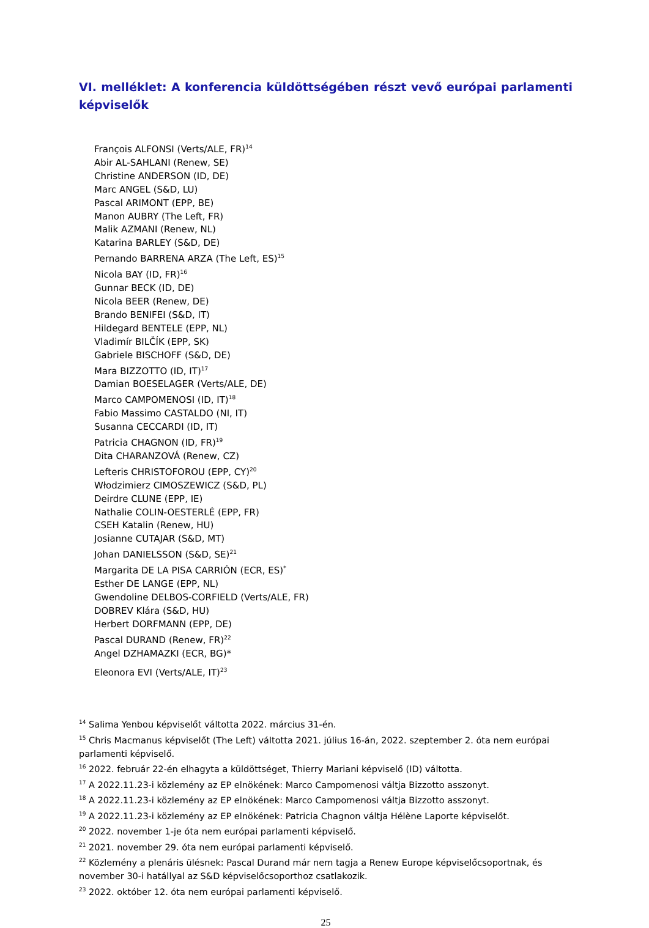VI. melléklet: A konferencia küldöttségében részt vevő európai parlamenti képviselők
François ALFONSI (Verts/ALE, FR)<sup>14</sup>
Abir AL-SAHLANI (Renew, SE)
Christine ANDERSON (ID, DE)
Marc ANGEL (S&D, LU)
Pascal ARIMONT (EPP, BE)
Manon AUBRY (The Left, FR)
Malik AZMANI (Renew, NL)
Katarina BARLEY (S&D, DE)
Pernando BARRENA ARZA (The Left, ES)<sup>15</sup>
Nicola BAY (ID, FR)<sup>16</sup>
Gunnar BECK (ID, DE)
Nicola BEER (Renew, DE)
Brando BENIFEI (S&D, IT)
Hildegard BENTELE (EPP, NL)
Vladimír BILČÍK (EPP, SK)
Gabriele BISCHOFF (S&D, DE)
Mara BIZZOTTO (ID, IT)<sup>17</sup>
Damian BOESELAGER (Verts/ALE, DE)
Marco CAMPOMENOSI (ID, IT)<sup>18</sup>
Fabio Massimo CASTALDO (NI, IT)
Susanna CECCARDI (ID, IT)
Patricia CHAGNON (ID, FR)<sup>19</sup>
Dita CHARANZOVÁ (Renew, CZ)
Lefteris CHRISTOFOROU (EPP, CY)<sup>20</sup>
Włodzimierz CIMOSZEWICZ (S&D, PL)
Deirdre CLUNE (EPP, IE)
Nathalie COLIN-OESTERLÉ (EPP, FR)
CSEH Katalin (Renew, HU)
Josianne CUTAJAR (S&D, MT)
Johan DANIELSSON (S&D, SE)<sup>21</sup>
Margarita DE LA PISA CARRIÓN (ECR, ES)<sup>*</sup>
Esther DE LANGE (EPP, NL)
Gwendoline DELBOS-CORFIELD (Verts/ALE, FR)
DOBREV Klára (S&D, HU)
Herbert DORFMANN (EPP, DE)
Pascal DURAND (Renew, FR)<sup>22</sup>
Angel DZHAMAZKI (ECR, BG)*
Eleonora EVI (Verts/ALE, IT)<sup>23</sup>
<sup>14</sup> Salima Yenbou képviselőt váltotta 2022. március 31-én.
<sup>15</sup> Chris Macmanus képviselőt (The Left) váltotta 2021. július 16-án, 2022. szeptember 2. óta nem európai parlamenti képviselő.
<sup>16</sup> 2022. február 22-én elhagyta a küldöttséget, Thierry Mariani képviselő (ID) váltotta.
<sup>17</sup> A 2022.11.23-i közlemény az EP elnökének: Marco Campomenosi váltja Bizzotto asszonyt.
<sup>18</sup> A 2022.11.23-i közlemény az EP elnökének: Marco Campomenosi váltja Bizzotto asszonyt.
<sup>19</sup> A 2022.11.23-i közlemény az EP elnökének: Patricia Chagnon váltja Hélène Laporte képviselőt.
<sup>20</sup> 2022. november 1-je óta nem európai parlamenti képviselő.
<sup>21</sup> 2021. november 29. óta nem európai parlamenti képviselő.
<sup>22</sup> Közlemény a plenáris ülésnek: Pascal Durand már nem tagja a Renew Europe képviselőcsoportnak, és november 30-i hatállyal az S&D képviselőcsoporthoz csatlakozik.
<sup>23</sup> 2022. október 12. óta nem európai parlamenti képviselő.
25